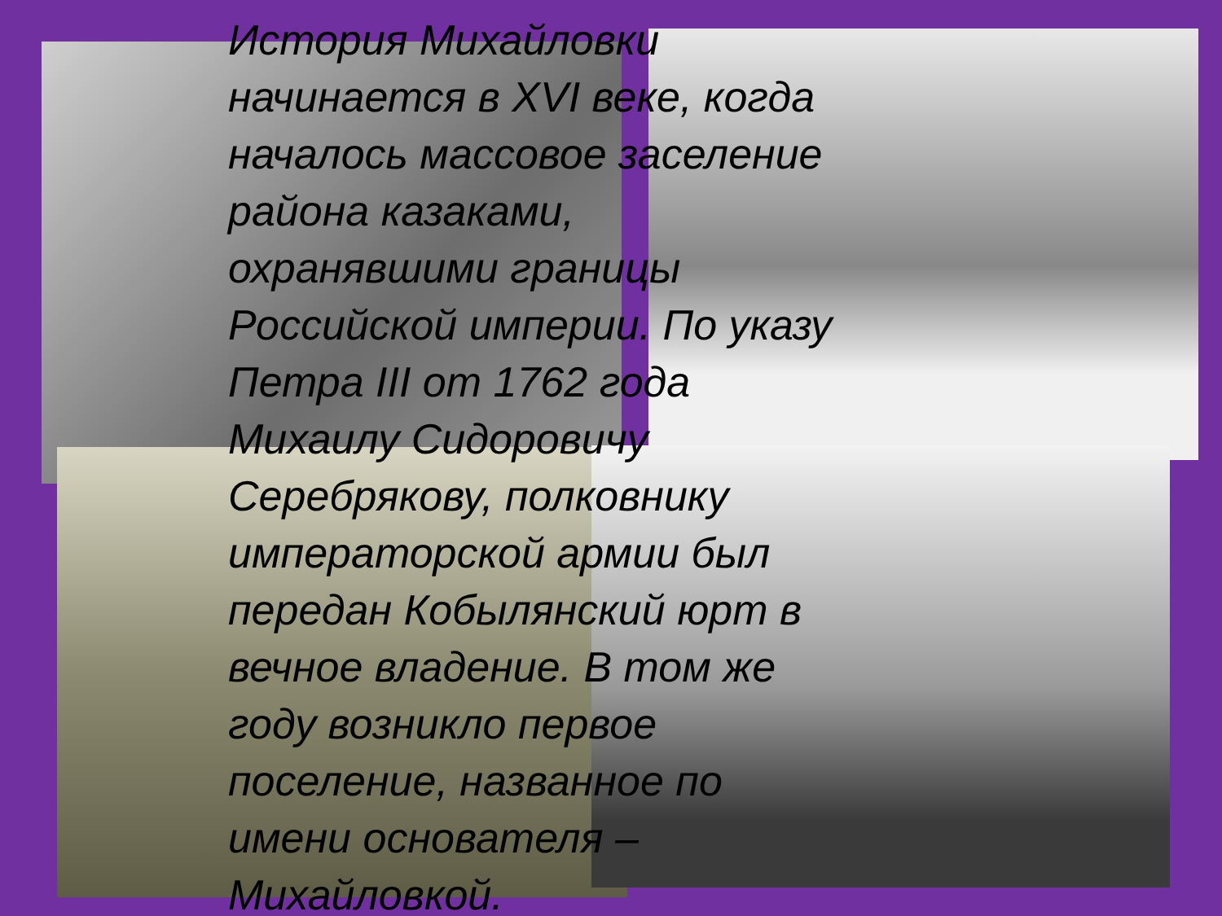История Михайловки
начинается в XVI веке, когда
началось массовое заселение
района казаками,
охранявшими границы
Российской империи. По указу
Петра III от 1762 года
Михаилу Сидоровичу
Серебрякову, полковнику
императорской армии был
передан Кобылянский юрт в
вечное владение. В том же
году возникло первое
поселение, названное по
имени основателя –
Михайловкой.